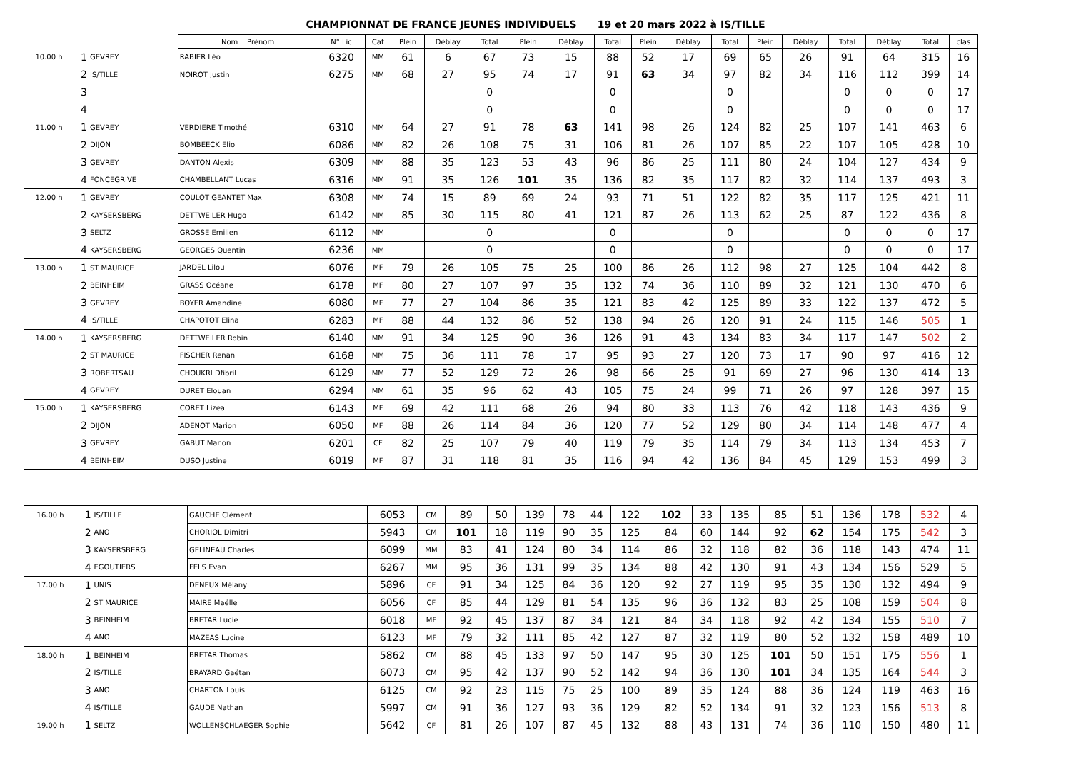CHAMPIONNAT DE FRANCE JEUNES INDIVIDUELS 19 et 20 mars 2022 à IS/TILLE
| | | | Nom Prénom | N° Lic | Cat | Plein | Déblay | Total | Plein | Déblay | Total | Plein | Déblay | Total | Plein | Déblay | Total | Déblay | Total | clas |
| --- | --- | --- | --- | --- | --- | --- | --- | --- | --- | --- | --- | --- | --- | --- | --- | --- | --- | --- | --- | --- |
| 10.00 h | 1 | GEVREY | RABIER Léo | 6320 | MM | 61 | 6 | 67 | 73 | 15 | 88 | 52 | 17 | 69 | 65 | 26 | 91 | 64 | 315 | 16 |
| | 2 | IS/TILLE | NOIROT Justin | 6275 | MM | 68 | 27 | 95 | 74 | 17 | 91 | 63 | 34 | 97 | 82 | 34 | 116 | 112 | 399 | 14 |
| | 3 | | | | | | | 0 | | | 0 | | | 0 | | | 0 | 0 | 0 | 17 |
| | 4 | | | | | | | 0 | | | 0 | | | 0 | | | 0 | 0 | 0 | 17 |
| 11.00 h | 1 | GEVREY | VERDIERE Timothé | 6310 | MM | 64 | 27 | 91 | 78 | 63 | 141 | 98 | 26 | 124 | 82 | 25 | 107 | 141 | 463 | 6 |
| | 2 | DIJON | BOMBEECK Elio | 6086 | MM | 82 | 26 | 108 | 75 | 31 | 106 | 81 | 26 | 107 | 85 | 22 | 107 | 105 | 428 | 10 |
| | 3 | GEVREY | DANTON Alexis | 6309 | MM | 88 | 35 | 123 | 53 | 43 | 96 | 86 | 25 | 111 | 80 | 24 | 104 | 127 | 434 | 9 |
| | 4 | FONCEGRIVE | CHAMBELLANT Lucas | 6316 | MM | 91 | 35 | 126 | 101 | 35 | 136 | 82 | 35 | 117 | 82 | 32 | 114 | 137 | 493 | 3 |
| 12.00 h | 1 | GEVREY | COULOT GEANTET Max | 6308 | MM | 74 | 15 | 89 | 69 | 24 | 93 | 71 | 51 | 122 | 82 | 35 | 117 | 125 | 421 | 11 |
| | 2 | KAYSERSBERG | DETTWEILER Hugo | 6142 | MM | 85 | 30 | 115 | 80 | 41 | 121 | 87 | 26 | 113 | 62 | 25 | 87 | 122 | 436 | 8 |
| | 3 | SELTZ | GROSSE Emilien | 6112 | MM | | | 0 | | | 0 | | | 0 | | | 0 | 0 | 0 | 17 |
| | 4 | KAYSERSBERG | GEORGES Quentin | 6236 | MM | | | 0 | | | 0 | | | 0 | | | 0 | 0 | 0 | 17 |
| 13.00 h | 1 | ST MAURICE | JARDEL Lilou | 6076 | MF | 79 | 26 | 105 | 75 | 25 | 100 | 86 | 26 | 112 | 98 | 27 | 125 | 104 | 442 | 8 |
| | 2 | BEINHEIM | GRASS Océane | 6178 | MF | 80 | 27 | 107 | 97 | 35 | 132 | 74 | 36 | 110 | 89 | 32 | 121 | 130 | 470 | 6 |
| | 3 | GEVREY | BOYER Amandine | 6080 | MF | 77 | 27 | 104 | 86 | 35 | 121 | 83 | 42 | 125 | 89 | 33 | 122 | 137 | 472 | 5 |
| | 4 | IS/TILLE | CHAPOTOT Elina | 6283 | MF | 88 | 44 | 132 | 86 | 52 | 138 | 94 | 26 | 120 | 91 | 24 | 115 | 146 | 505 | 1 |
| 14.00 h | 1 | KAYSERSBERG | DETTWEILER Robin | 6140 | MM | 91 | 34 | 125 | 90 | 36 | 126 | 91 | 43 | 134 | 83 | 34 | 117 | 147 | 502 | 2 |
| | 2 | ST MAURICE | FISCHER Renan | 6168 | MM | 75 | 36 | 111 | 78 | 17 | 95 | 93 | 27 | 120 | 73 | 17 | 90 | 97 | 416 | 12 |
| | 3 | ROBERTSAU | CHOUKRI Dfibril | 6129 | MM | 77 | 52 | 129 | 72 | 26 | 98 | 66 | 25 | 91 | 69 | 27 | 96 | 130 | 414 | 13 |
| | 4 | GEVREY | DURET Elouan | 6294 | MM | 61 | 35 | 96 | 62 | 43 | 105 | 75 | 24 | 99 | 71 | 26 | 97 | 128 | 397 | 15 |
| 15.00 h | 1 | KAYSERSBERG | CORET Lizea | 6143 | MF | 69 | 42 | 111 | 68 | 26 | 94 | 80 | 33 | 113 | 76 | 42 | 118 | 143 | 436 | 9 |
| | 2 | DIJON | ADENOT Marion | 6050 | MF | 88 | 26 | 114 | 84 | 36 | 120 | 77 | 52 | 129 | 80 | 34 | 114 | 148 | 477 | 4 |
| | 3 | GEVREY | GABUT Manon | 6201 | CF | 82 | 25 | 107 | 79 | 40 | 119 | 79 | 35 | 114 | 79 | 34 | 113 | 134 | 453 | 7 |
| | 4 | BEINHEIM | DUSO Justine | 6019 | MF | 87 | 31 | 118 | 81 | 35 | 116 | 94 | 42 | 136 | 84 | 45 | 129 | 153 | 499 | 3 |
| 16.00 h | 1 | IS/TILLE | GAUCHE Clément | 6053 | CM | 89 | 50 | 139 | 78 | 44 | 122 | 102 | 33 | 135 | 85 | 51 | 136 | 178 | 532 | 4 |
| | 2 | ANO | CHORIOL Dimitri | 5943 | CM | 101 | 18 | 119 | 90 | 35 | 125 | 84 | 60 | 144 | 92 | 62 | 154 | 175 | 542 | 3 |
| | 3 | KAYSERSBERG | GELINEAU Charles | 6099 | MM | 83 | 41 | 124 | 80 | 34 | 114 | 86 | 32 | 118 | 82 | 36 | 118 | 143 | 474 | 11 |
| | 4 | EGOUTIERS | FELS Evan | 6267 | MM | 95 | 36 | 131 | 99 | 35 | 134 | 88 | 42 | 130 | 91 | 43 | 134 | 156 | 529 | 5 |
| 17.00 h | 1 | UNIS | DENEUX Mélany | 5896 | CF | 91 | 34 | 125 | 84 | 36 | 120 | 92 | 27 | 119 | 95 | 35 | 130 | 132 | 494 | 9 |
| | 2 | ST MAURICE | MAIRE Maëlle | 6056 | CF | 85 | 44 | 129 | 81 | 54 | 135 | 96 | 36 | 132 | 83 | 25 | 108 | 159 | 504 | 8 |
| | 3 | BEINHEIM | BRETAR Lucie | 6018 | MF | 92 | 45 | 137 | 87 | 34 | 121 | 84 | 34 | 118 | 92 | 42 | 134 | 155 | 510 | 7 |
| | 4 | ANO | MAZEAS Lucine | 6123 | MF | 79 | 32 | 111 | 85 | 42 | 127 | 87 | 32 | 119 | 80 | 52 | 132 | 158 | 489 | 10 |
| 18.00 h | 1 | BEINHEIM | BRETAR Thomas | 5862 | CM | 88 | 45 | 133 | 97 | 50 | 147 | 95 | 30 | 125 | 101 | 50 | 151 | 175 | 556 | 1 |
| | 2 | IS/TILLE | BRAYARD Gaëtan | 6073 | CM | 95 | 42 | 137 | 90 | 52 | 142 | 94 | 36 | 130 | 101 | 34 | 135 | 164 | 544 | 3 |
| | 3 | ANO | CHARTON Louis | 6125 | CM | 92 | 23 | 115 | 75 | 25 | 100 | 89 | 35 | 124 | 88 | 36 | 124 | 119 | 463 | 16 |
| | 4 | IS/TILLE | GAUDE Nathan | 5997 | CM | 91 | 36 | 127 | 93 | 36 | 129 | 82 | 52 | 134 | 91 | 32 | 123 | 156 | 513 | 8 |
| 19.00 h | 1 | SELTZ | WOLLENSCHLAEGER Sophie | 5642 | CF | 81 | 26 | 107 | 87 | 45 | 132 | 88 | 43 | 131 | 74 | 36 | 110 | 150 | 480 | 11 |